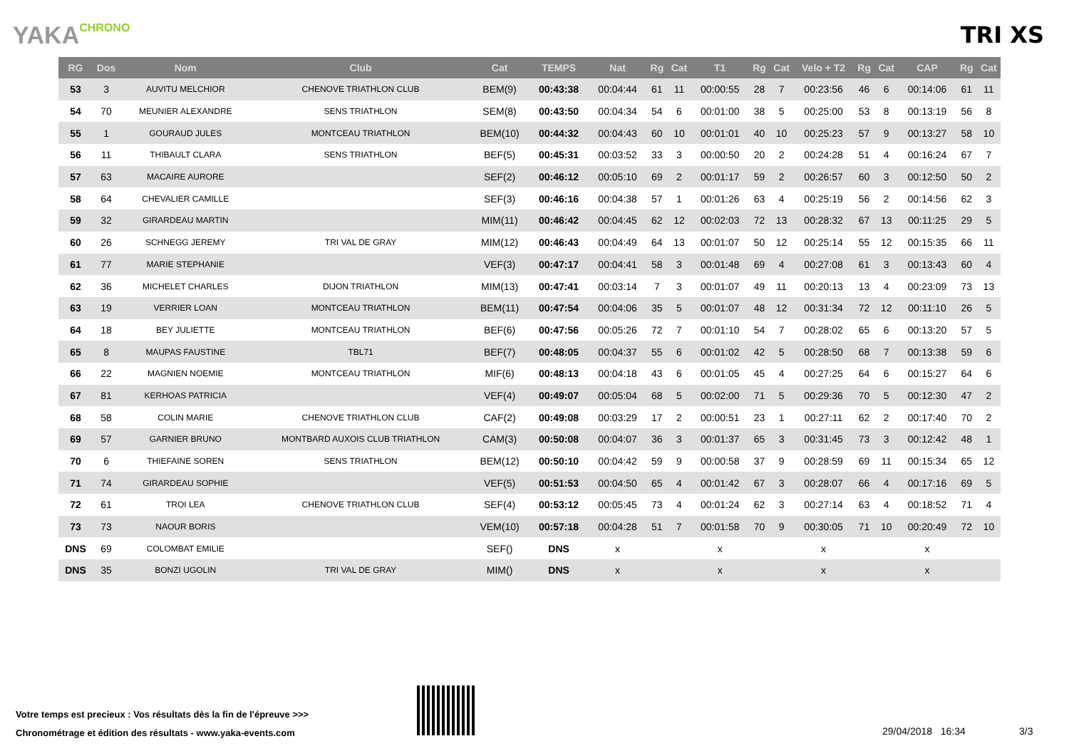YAKACHRONO
TRI XS
| RG | Dos | Nom | Club | Cat | TEMPS | Nat | Rg | Cat | T1 | Rg | Cat | Velo + T2 | Rg | Cat | CAP | Rg | Cat |
| --- | --- | --- | --- | --- | --- | --- | --- | --- | --- | --- | --- | --- | --- | --- | --- | --- | --- |
| 53 | 3 | AUVITU MELCHIOR | CHENOVE TRIATHLON CLUB | BEM(9) | 00:43:38 | 00:04:44 | 61 | 11 | 00:00:55 | 28 | 7 | 00:23:56 | 46 | 6 | 00:14:06 | 61 | 11 |
| 54 | 70 | MEUNIER ALEXANDRE | SENS TRIATHLON | SEM(8) | 00:43:50 | 00:04:34 | 54 | 6 | 00:01:00 | 38 | 5 | 00:25:00 | 53 | 8 | 00:13:19 | 56 | 8 |
| 55 | 1 | GOURAUD JULES | MONTCEAU TRIATHLON | BEM(10) | 00:44:32 | 00:04:43 | 60 | 10 | 00:01:01 | 40 | 10 | 00:25:23 | 57 | 9 | 00:13:27 | 58 | 10 |
| 56 | 11 | THIBAULT CLARA | SENS TRIATHLON | BEF(5) | 00:45:31 | 00:03:52 | 33 | 3 | 00:00:50 | 20 | 2 | 00:24:28 | 51 | 4 | 00:16:24 | 67 | 7 |
| 57 | 63 | MACAIRE AURORE | | SEF(2) | 00:46:12 | 00:05:10 | 69 | 2 | 00:01:17 | 59 | 2 | 00:26:57 | 60 | 3 | 00:12:50 | 50 | 2 |
| 58 | 64 | CHEVALIER CAMILLE | | SEF(3) | 00:46:16 | 00:04:38 | 57 | 1 | 00:01:26 | 63 | 4 | 00:25:19 | 56 | 2 | 00:14:56 | 62 | 3 |
| 59 | 32 | GIRARDEAU MARTIN | | MIM(11) | 00:46:42 | 00:04:45 | 62 | 12 | 00:02:03 | 72 | 13 | 00:28:32 | 67 | 13 | 00:11:25 | 29 | 5 |
| 60 | 26 | SCHNEGG JEREMY | TRI VAL DE GRAY | MIM(12) | 00:46:43 | 00:04:49 | 64 | 13 | 00:01:07 | 50 | 12 | 00:25:14 | 55 | 12 | 00:15:35 | 66 | 11 |
| 61 | 77 | MARIE STEPHANIE | | VEF(3) | 00:47:17 | 00:04:41 | 58 | 3 | 00:01:48 | 69 | 4 | 00:27:08 | 61 | 3 | 00:13:43 | 60 | 4 |
| 62 | 36 | MICHELET CHARLES | DIJON TRIATHLON | MIM(13) | 00:47:41 | 00:03:14 | 7 | 3 | 00:01:07 | 49 | 11 | 00:20:13 | 13 | 4 | 00:23:09 | 73 | 13 |
| 63 | 19 | VERRIER LOAN | MONTCEAU TRIATHLON | BEM(11) | 00:47:54 | 00:04:06 | 35 | 5 | 00:01:07 | 48 | 12 | 00:31:34 | 72 | 12 | 00:11:10 | 26 | 5 |
| 64 | 18 | BEY JULIETTE | MONTCEAU TRIATHLON | BEF(6) | 00:47:56 | 00:05:26 | 72 | 7 | 00:01:10 | 54 | 7 | 00:28:02 | 65 | 6 | 00:13:20 | 57 | 5 |
| 65 | 8 | MAUPAS FAUSTINE | TBL71 | BEF(7) | 00:48:05 | 00:04:37 | 55 | 6 | 00:01:02 | 42 | 5 | 00:28:50 | 68 | 7 | 00:13:38 | 59 | 6 |
| 66 | 22 | MAGNIEN NOEMIE | MONTCEAU TRIATHLON | MIF(6) | 00:48:13 | 00:04:18 | 43 | 6 | 00:01:05 | 45 | 4 | 00:27:25 | 64 | 6 | 00:15:27 | 64 | 6 |
| 67 | 81 | KERHOAS PATRICIA | | VEF(4) | 00:49:07 | 00:05:04 | 68 | 5 | 00:02:00 | 71 | 5 | 00:29:36 | 70 | 5 | 00:12:30 | 47 | 2 |
| 68 | 58 | COLIN MARIE | CHENOVE TRIATHLON CLUB | CAF(2) | 00:49:08 | 00:03:29 | 17 | 2 | 00:00:51 | 23 | 1 | 00:27:11 | 62 | 2 | 00:17:40 | 70 | 2 |
| 69 | 57 | GARNIER BRUNO | MONTBARD AUXOIS CLUB TRIATHLON | CAM(3) | 00:50:08 | 00:04:07 | 36 | 3 | 00:01:37 | 65 | 3 | 00:31:45 | 73 | 3 | 00:12:42 | 48 | 1 |
| 70 | 6 | THIEFAINE SOREN | SENS TRIATHLON | BEM(12) | 00:50:10 | 00:04:42 | 59 | 9 | 00:00:58 | 37 | 9 | 00:28:59 | 69 | 11 | 00:15:34 | 65 | 12 |
| 71 | 74 | GIRARDEAU SOPHIE | | VEF(5) | 00:51:53 | 00:04:50 | 65 | 4 | 00:01:42 | 67 | 3 | 00:28:07 | 66 | 4 | 00:17:16 | 69 | 5 |
| 72 | 61 | TROI LEA | CHENOVE TRIATHLON CLUB | SEF(4) | 00:53:12 | 00:05:45 | 73 | 4 | 00:01:24 | 62 | 3 | 00:27:14 | 63 | 4 | 00:18:52 | 71 | 4 |
| 73 | 73 | NAOUR BORIS | | VEM(10) | 00:57:18 | 00:04:28 | 51 | 7 | 00:01:58 | 70 | 9 | 00:30:05 | 71 | 10 | 00:20:49 | 72 | 10 |
| DNS | 69 | COLOMBAT EMILIE | | SEF() | DNS | x | | | x | | | x | | | x | | |
| DNS | 35 | BONZI UGOLIN | TRI VAL DE GRAY | MIM() | DNS | x | | | x | | | x | | | x | | |
Votre temps est precieux : Vos résultats dès la fin de l'épreuve >>>
Chronométrage et édition des résultats - www.yaka-events.com
29/04/2018 16:34 3/3